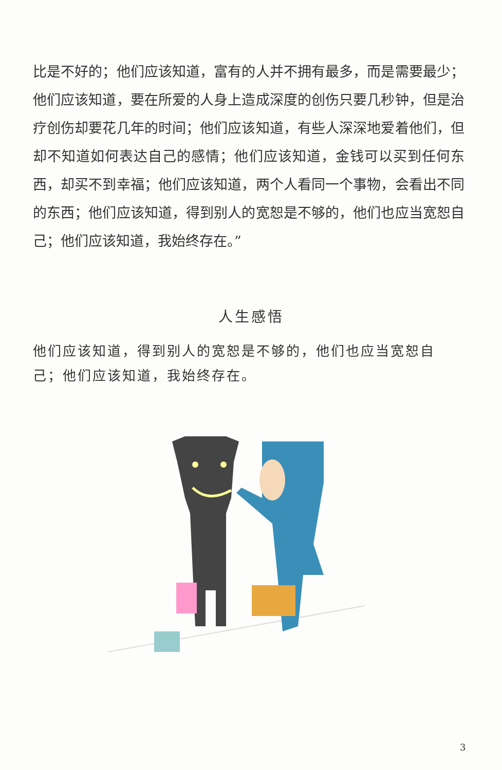比是不好的；他们应该知道，富有的人并不拥有最多，而是需要最少；他们应该知道，要在所爱的人身上造成深度的创伤只要几秒钟，但是治疗创伤却要花几年的时间；他们应该知道，有些人深深地爱着他们，但却不知道如何表达自己的感情；他们应该知道，金钱可以买到任何东西，却买不到幸福；他们应该知道，两个人看同一个事物，会看出不同的东西；他们应该知道，得到别人的宽恕是不够的，他们也应当宽恕自己；他们应该知道，我始终存在。”
人生感悟
他们应该知道，得到别人的宽恕是不够的，他们也应当宽恕自己；他们应该知道，我始终存在。
3